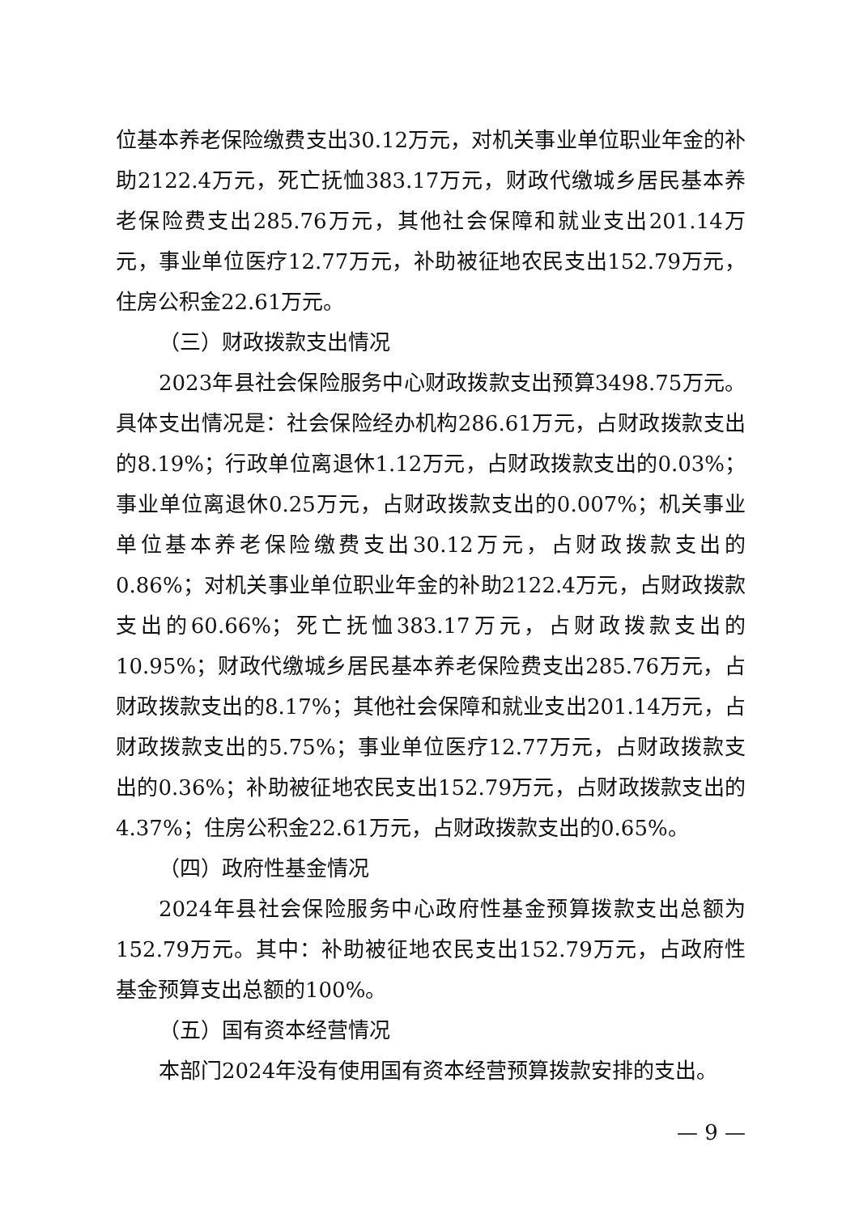位基本养老保险缴费支出30.12万元，对机关事业单位职业年金的补助2122.4万元，死亡抚恤383.17万元，财政代缴城乡居民基本养老保险费支出285.76万元，其他社会保障和就业支出201.14万元，事业单位医疗12.77万元，补助被征地农民支出152.79万元，住房公积金22.61万元。
（三）财政拨款支出情况
2023年县社会保险服务中心财政拨款支出预算3498.75万元。具体支出情况是：社会保险经办机构286.61万元，占财政拨款支出的8.19%；行政单位离退休1.12万元，占财政拨款支出的0.03%；事业单位离退休0.25万元，占财政拨款支出的0.007%；机关事业单位基本养老保险缴费支出30.12万元，占财政拨款支出的0.86%；对机关事业单位职业年金的补助2122.4万元，占财政拨款支出的60.66%；死亡抚恤383.17万元，占财政拨款支出的10.95%；财政代缴城乡居民基本养老保险费支出285.76万元，占财政拨款支出的8.17%；其他社会保障和就业支出201.14万元，占财政拨款支出的5.75%；事业单位医疗12.77万元，占财政拨款支出的0.36%；补助被征地农民支出152.79万元，占财政拨款支出的4.37%；住房公积金22.61万元，占财政拨款支出的0.65%。
（四）政府性基金情况
2024年县社会保险服务中心政府性基金预算拨款支出总额为152.79万元。其中：补助被征地农民支出152.79万元，占政府性基金预算支出总额的100%。
（五）国有资本经营情况
本部门2024年没有使用国有资本经营预算拨款安排的支出。
— 9 —